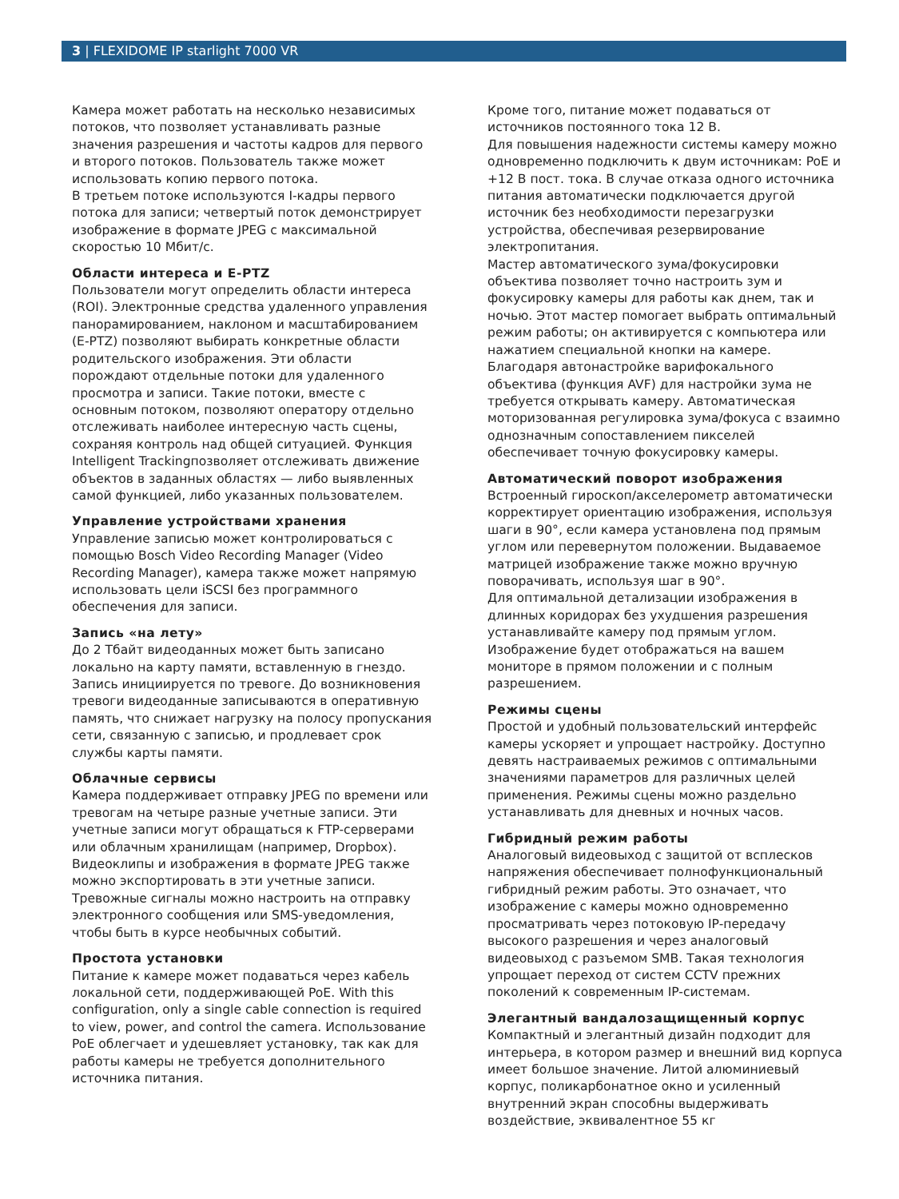3 | FLEXIDOME IP starlight 7000 VR
Камера может работать на несколько независимых потоков, что позволяет устанавливать разные значения разрешения и частоты кадров для первого и второго потоков. Пользователь также может использовать копию первого потока.
В третьем потоке используются I-кадры первого потока для записи; четвертый поток демонстрирует изображение в формате JPEG с максимальной скоростью 10 Мбит/с.
Области интереса и E-PTZ
Пользователи могут определить области интереса (ROI). Электронные средства удаленного управления панорамированием, наклоном и масштабированием (E-PTZ) позволяют выбирать конкретные области родительского изображения. Эти области порождают отдельные потоки для удаленного просмотра и записи. Такие потоки, вместе с основным потоком, позволяют оператору отдельно отслеживать наиболее интересную часть сцены, сохраняя контроль над общей ситуацией. Функция Intelligent Trackingпозволяет отслеживать движение объектов в заданных областях — либо выявленных самой функцией, либо указанных пользователем.
Управление устройствами хранения
Управление записью может контролироваться с помощью Bosch Video Recording Manager (Video Recording Manager), камера также может напрямую использовать цели iSCSI без программного обеспечения для записи.
Запись «на лету»
До 2 Тбайт видеоданных может быть записано локально на карту памяти, вставленную в гнездо. Запись инициируется по тревоге. До возникновения тревоги видеоданные записываются в оперативную память, что снижает нагрузку на полосу пропускания сети, связанную с записью, и продлевает срок службы карты памяти.
Облачные сервисы
Камера поддерживает отправку JPEG по времени или тревогам на четыре разные учетные записи. Эти учетные записи могут обращаться к FTP-серверами или облачным хранилищам (например, Dropbox). Видеоклипы и изображения в формате JPEG также можно экспортировать в эти учетные записи.
Тревожные сигналы можно настроить на отправку электронного сообщения или SMS-уведомления, чтобы быть в курсе необычных событий.
Простота установки
Питание к камере может подаваться через кабель локальной сети, поддерживающей PoE. With this configuration, only a single cable connection is required to view, power, and control the camera. Использование PoE облегчает и удешевляет установку, так как для работы камеры не требуется дополнительного источника питания.
Кроме того, питание может подаваться от источников постоянного тока 12 В.
Для повышения надежности системы камеру можно одновременно подключить к двум источникам: PoE и +12 В пост. тока. В случае отказа одного источника питания автоматически подключается другой источник без необходимости перезагрузки устройства, обеспечивая резервирование электропитания.
Мастер автоматического зума/фокусировки объектива позволяет точно настроить зум и фокусировку камеры для работы как днем, так и ночью. Этот мастер помогает выбрать оптимальный режим работы; он активируется с компьютера или нажатием специальной кнопки на камере.
Благодаря автонастройке варифокального объектива (функция AVF) для настройки зума не требуется открывать камеру. Автоматическая моторизованная регулировка зума/фокуса с взаимно однозначным сопоставлением пикселей обеспечивает точную фокусировку камеры.
Автоматический поворот изображения
Встроенный гироскоп/акселерометр автоматически корректирует ориентацию изображения, используя шаги в 90°, если камера установлена под прямым углом или перевернутом положении. Выдаваемое матрицей изображение также можно вручную поворачивать, используя шаг в 90°.
Для оптимальной детализации изображения в длинных коридорах без ухудшения разрешения устанавливайте камеру под прямым углом. Изображение будет отображаться на вашем мониторе в прямом положении и с полным разрешением.
Режимы сцены
Простой и удобный пользовательский интерфейс камеры ускоряет и упрощает настройку. Доступно девять настраиваемых режимов с оптимальными значениями параметров для различных целей применения. Режимы сцены можно раздельно устанавливать для дневных и ночных часов.
Гибридный режим работы
Аналоговый видеовыход с защитой от всплесков напряжения обеспечивает полнофункциональный гибридный режим работы. Это означает, что изображение с камеры можно одновременно просматривать через потоковую IP-передачу высокого разрешения и через аналоговый видеовыход с разъемом SMB. Такая технология упрощает переход от систем CCTV прежних поколений к современным IP-системам.
Элегантный вандалозащищенный корпус
Компактный и элегантный дизайн подходит для интерьера, в котором размер и внешний вид корпуса имеет большое значение. Литой алюминиевый корпус, поликарбонатное окно и усиленный внутренний экран способны выдерживать воздействие, эквивалентное 55 кг